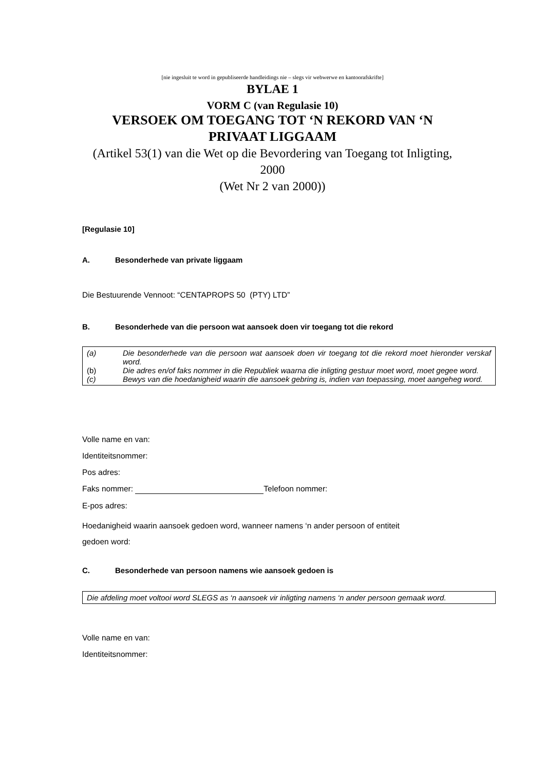[nie ingesluit te word in gepubliseerde handleidings nie – slegs vir webwerwe en kantoorafskrifte]
BYLAE 1
VORM C (van Regulasie 10)
VERSOEK OM TOEGANG TOT ‘N REKORD VAN ‘N
PRIVAAT LIGGAAM
(Artikel 53(1) van die Wet op die Bevordering van Toegang tot Inligting,
2000
(Wet Nr 2 van 2000))
[Regulasie 10]
A. Besonderhede van private liggaam
Die Bestuurende Vennoot: “CENTAPROPS 50 (PTY) LTD”
B. Besonderhede van die persoon wat aansoek doen vir toegang tot die rekord
(a) Die besonderhede van die persoon wat aansoek doen vir toegang tot die rekord moet hieronder verskaf word.
(b) Die adres en/of faks nommer in die Republiek waarna die inligting gestuur moet word, moet gegee word.
(c) Bewys van die hoedanigheid waarin die aansoek gebring is, indien van toepassing, moet aangeheg word.
Volle name en van:
Identiteitsnommer:
Pos adres:
Faks nommer: Telefoon nommer:
E-pos adres:
Hoedanigheid waarin aansoek gedoen word, wanneer namens ‘n ander persoon of entiteit
gedoen word:
C. Besonderhede van persoon namens wie aansoek gedoen is
Die afdeling moet voltooi word SLEGS as ‘n aansoek vir inligting namens ‘n ander persoon gemaak word.
Volle name en van:
Identiteitsnommer: